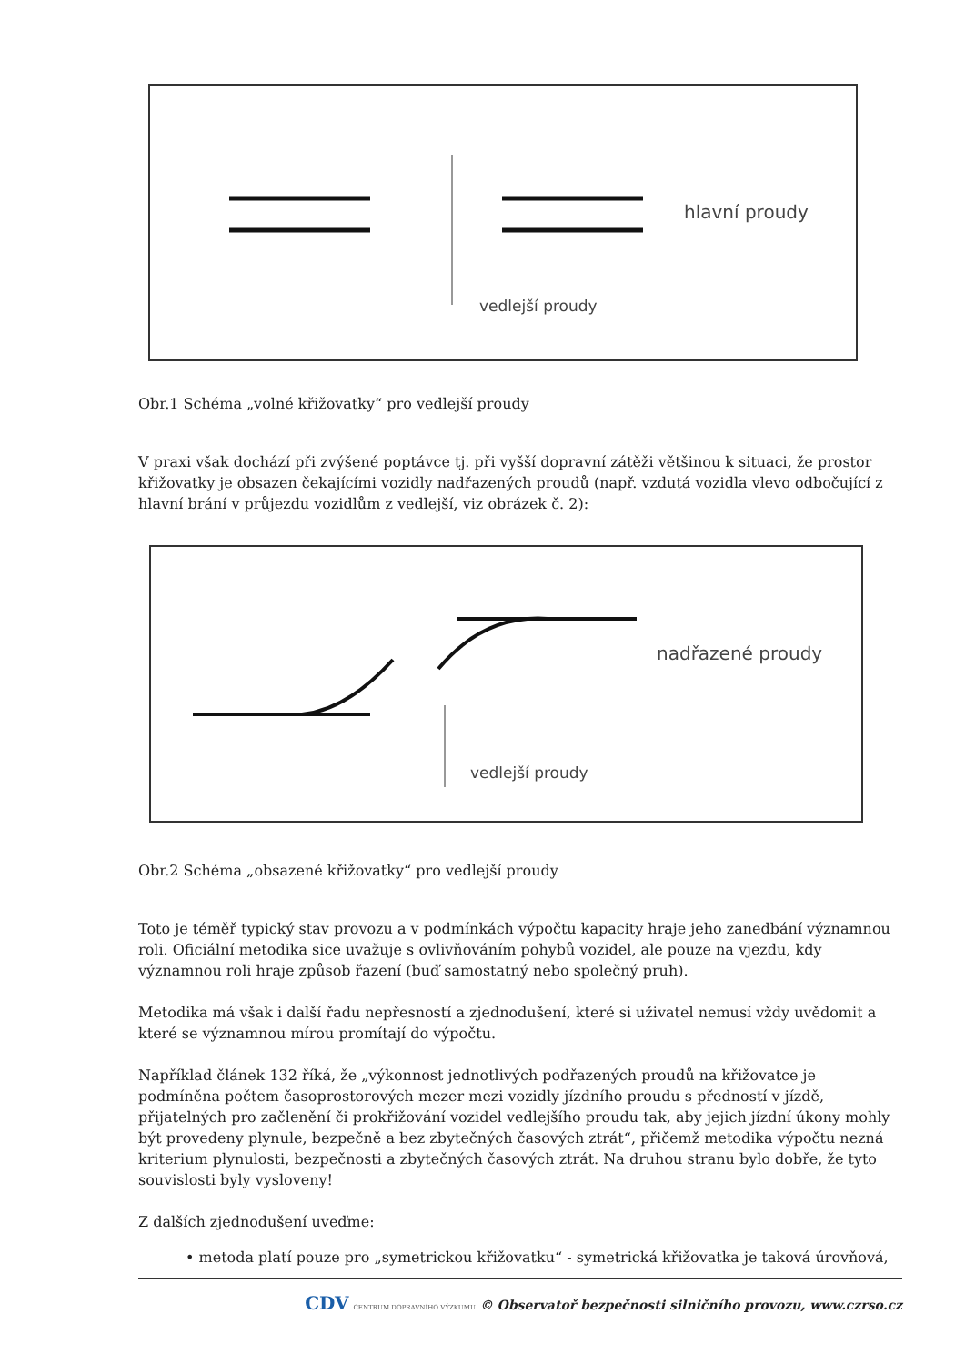hlavní proudy
vedlejší proudy
Obr.1 Schéma „volné křižovatky“ pro vedlejší proudy
V praxi však dochází při zvýšené poptávce tj. při vyšší dopravní zátěži většinou k situaci, že prostor křižovatky je obsazen čekajícími vozidly nadřazených proudů (např. vzdutá vozidla vlevo odbočující z hlavní brání v průjezdu vozidlům z vedlejší, viz obrázek č. 2):
nadřazené proudy
vedlejší proudy
Obr.2 Schéma „obsazené křižovatky“ pro vedlejší proudy
Toto je téměř typický stav provozu a v podmínkách výpočtu kapacity hraje jeho zanedbání významnou roli. Oficiální metodika sice uvažuje s ovlivňováním pohybů vozidel, ale pouze na vjezdu, kdy významnou roli hraje způsob řazení (buď samostatný nebo společný pruh).
Metodika má však i další řadu nepřesností a zjednodušení, které si uživatel nemusí vždy uvědomit a které se významnou mírou promítají do výpočtu.
Například článek 132 říká, že „výkonnost jednotlivých podřazených proudů na křižovatce je podmíněna počtem časoprostorových mezer mezi vozidly jízdního proudu s předností v jízdě, přijatelných pro začlenění či prokřižování vozidel vedlejšího proudu tak, aby jejich jízdní úkony mohly být provedeny plynule, bezpečně a bez zbytečných časových ztrát“, přičemž metodika výpočtu nezná kriterium plynulosti, bezpečnosti a zbytečných časových ztrát. Na druhou stranu bylo dobře, že tyto souvislosti byly vysloveny!
Z dalších zjednodušení uveďme:
• metoda platí pouze pro „symetrickou křižovatku“ - symetrická křižovatka je taková úrovňová,
CDV CENTRUM DOPRAVNÍHO VÝZKUMU © Observatoř bezpečnosti silničního provozu, www.czrso.cz